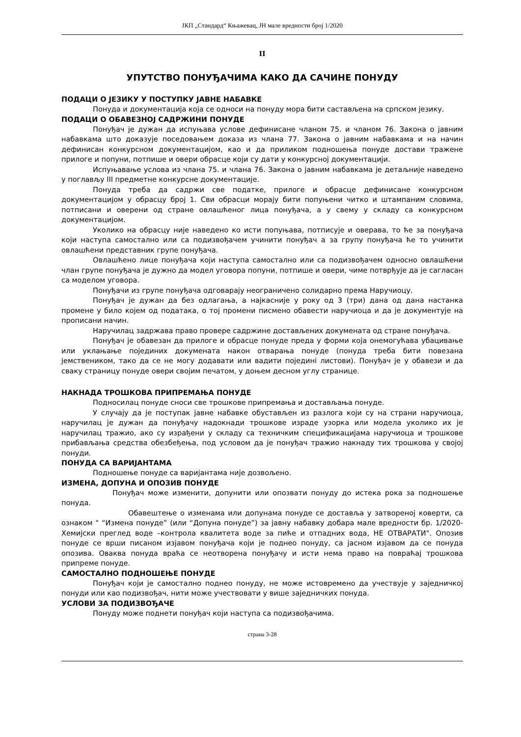ЈКП „Стандард“ Књажевац, ЈН мале вредности број 1/2020
II
УПУТСТВО ПОНУЂАЧИМА КАКО ДА САЧИНЕ ПОНУДУ
ПОДАЦИ О ЈЕЗИКУ У ПОСТУПКУ ЈАВНЕ НАБАВКЕ
Понуда и документација која се односи на понуду мора бити састављена на српском језику.
ПОДАЦИ О ОБАВЕЗНОЈ САДРЖИНИ ПОНУДЕ
Понуђач је дужан да испуњава услове дефинисане чланом 75. и чланом 76. Закона о јавним набавкама што доказује поседовањем доказа из члана 77. Закона о јавним набавкама и на начин дефинисан конкурсном документацијом, као и да приликом подношења понуде достави тражене прилоге и попуни, потпише и овери обрасце који су дати у конкурсној документацији.
Испуњавање услова из члана 75. и члана 76. Закона о јавним набавкама је детаљније наведено у поглављу III предметне конкурсне документације.
Понуда треба да садржи све податке, прилоге и обрасце дефинисане конкурсном документацијом у обрасцу број 1. Сви обрасци морају бити попуњени читко и штампаним словима, потписани и оверени од стране овлашћеног лица понуђача, а у свему у складу са конкурсном документацијом.
Уколико на обрасцу није наведено ко исти попуњава, потписује и оверава, то ће за понуђача који наступа самостално или са подизвођачем учинити понуђач а за групу понуђача ће то учинити овлашћени представник групе понуђача.
Овлашћено лице понуђача који наступа самостално или са подизвођачем односно овлашћени члан групе понуђача је дужно да модел уговора попуни, потпише и овери, чиме потврђује да је сагласан са моделом уговора.
Понуђачи из групе понуђача одговарају неограничено солидарно према Наручиоцу.
Понуђач је дужан да без одлагања, а најкасније у року од 3 (три) дана од дана настанка промене у било којем од података, о тој промени писмено обавести наручиоца и да је документује на прописани начин.
Наручилац задржава право провере садржине достављених докумената од стране понуђача.
Понуђач је обавезан да прилоге и обрасце понуде преда у форми која онемогућава убацивање или уклањање појединих докумената након отварања понуде (понуда треба бити повезана јемствеником, тако да се не могу додавати или вадити појединi листови). Понуђач је у обавези и да сваку страницу понуде овери својим печатом, у доњем десном углу странице.
НАКНАДА ТРОШКОВА ПРИПРЕМАЊА ПОНУДЕ
Подносилац понуде сноси све трошкове припремања и достављања понуде.
У случају да је поступак јавне набавке обустављен из разлога који су на страни наручиоца, наручилац је дужан да понуђачу надокнади трошкове израде узорка или модела уколико их је наручилац тражио, ако су израђени у складу са техничким спецификацијама наручиоца и трошкове прибављања средства обезбеђења, под условом да је понуђач тражио накнаду тих трошкова у својој понуди.
ПОНУДА СА ВАРИЈАНТАМА
Подношење понуде са варијантама није дозвољено.
ИЗМЕНА, ДОПУНА И ОПОЗИВ ПОНУДЕ
Понуђач може изменити, допунити или опозвати понуду до истека рока за подношење понуда.
Обавештење о изменама или допунама понуде се доставља у затвореној коверти, са ознаком " “Измена понуде” (или “Допуна понуде”) за јавну набавку добара мале вредности бр. 1/2020- Хемијски преглед воде –контрола квалитета воде за пиће и отпадних вода, НЕ ОТВАРАТИ". Опозив понуде се врши писаном изјавом понуђача који је поднео понуду, са јасном изјавом да се понуда опозива. Оваква понуда враћа се неотворена понуђачу и исти нема право на повраћај трошкова припреме понуде.
САМОСТАЛНО ПОДНОШЕЊЕ ПОНУДЕ
Понуђач који је самостално поднео понуду, не може истовремено да учествује у заједничкој понуди или као подизвођач, нити може учествовати у више заједничких понуда.
УСЛОВИ ЗА ПОДИЗВОЂАЧЕ
Понуду може поднети понуђач који наступа са подизвођачима.
страна 3-28